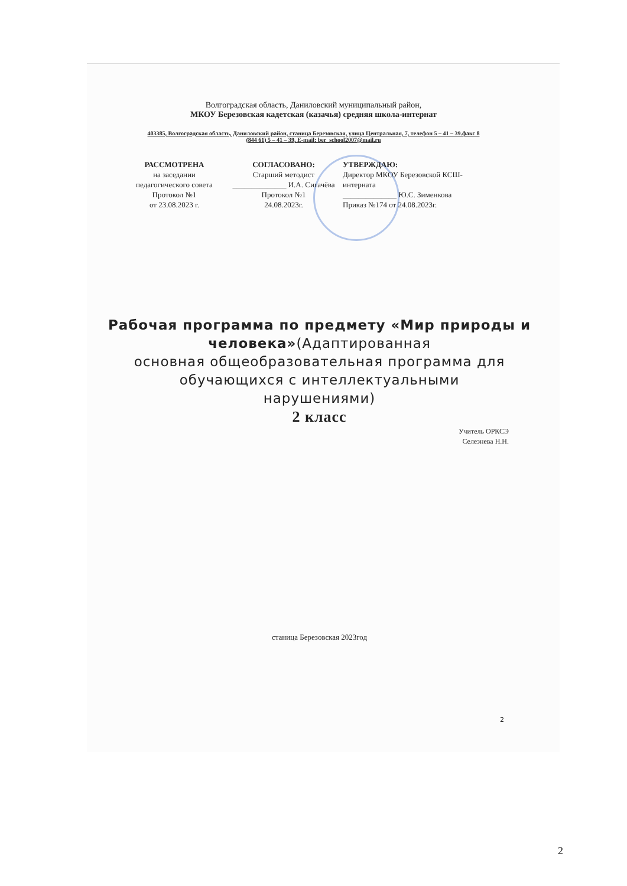Волгоградская область, Даниловский муниципальный район,
МКОУ Березовская кадетская (казачья) средняя школа-интернат
403385, Волгоградская область, Даниловский район, станица Березовская, улица Центральная, 7, телефон 5 – 41 – 39.факс 8
(844 61) 5 – 41 – 39, E-mail: ber_school2007@mail.ru
РАССМОТРЕНА
на заседании педагогического совета
Протокол №1
от 23.08.2023 г.
СОГЛАСОВАНО:
Старший методист
______________ И.А. Сигачёва
Протокол №1
24.08.2023г.
УТВЕРЖДАЮ:
Директор МКОУ Березовской КСШ-интерната
______________ Ю.С. Зименкова
Приказ №174 от 24.08.2023г.
Рабочая программа по предмету «Мир природы и человека»(Адаптированная
основная общеобразовательная программа для
обучающихся с интеллектуальными
нарушениями)
2 класс
Учитель ОРКСЭ
Селезнева Н.Н.
станица Березовская 2023год
2
2